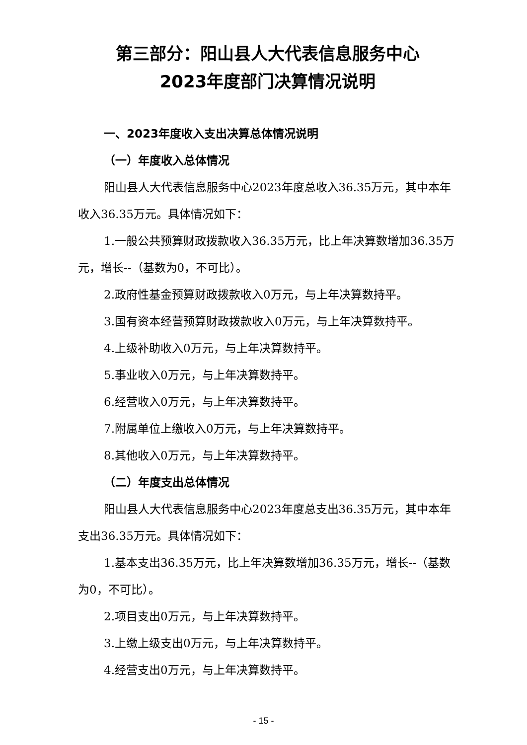第三部分：阳山县人大代表信息服务中心
2023年度部门决算情况说明
一、2023年度收入支出决算总体情况说明
（一）年度收入总体情况
阳山县人大代表信息服务中心2023年度总收入36.35万元，其中本年收入36.35万元。具体情况如下：
1.一般公共预算财政拨款收入36.35万元，比上年决算数增加36.35万元，增长--（基数为0，不可比）。
2.政府性基金预算财政拨款收入0万元，与上年决算数持平。
3.国有资本经营预算财政拨款收入0万元，与上年决算数持平。
4.上级补助收入0万元，与上年决算数持平。
5.事业收入0万元，与上年决算数持平。
6.经营收入0万元，与上年决算数持平。
7.附属单位上缴收入0万元，与上年决算数持平。
8.其他收入0万元，与上年决算数持平。
（二）年度支出总体情况
阳山县人大代表信息服务中心2023年度总支出36.35万元，其中本年支出36.35万元。具体情况如下：
1.基本支出36.35万元，比上年决算数增加36.35万元，增长--（基数为0，不可比）。
2.项目支出0万元，与上年决算数持平。
3.上缴上级支出0万元，与上年决算数持平。
4.经营支出0万元，与上年决算数持平。
- 15 -